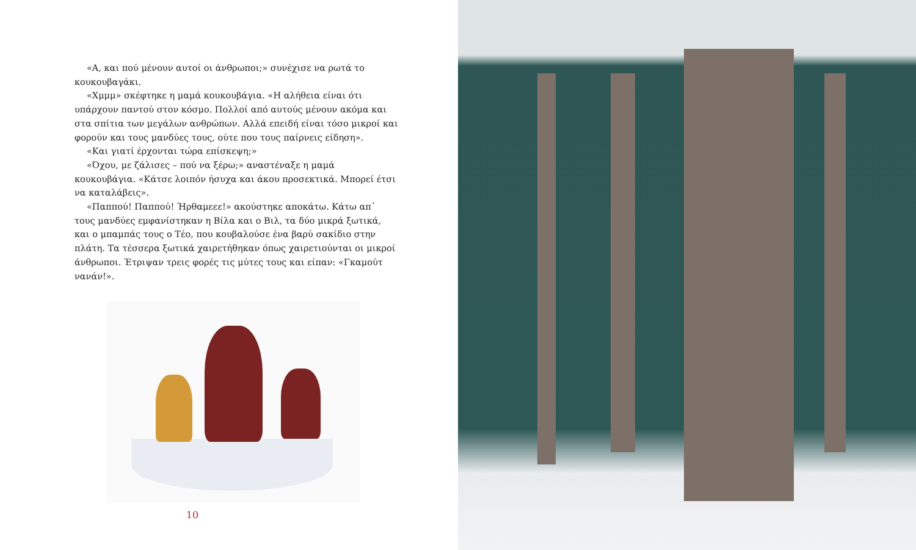«Α, και πού μένουν αυτοί οι άνθρωποι;» συνέχισε να ρωτά το
κουκουβαγάκι.
«Χμμμ» σκέφτηκε η μαμά κουκουβάγια. «Η αλήθεια είναι ότι υπάρχουν παντού στον κόσμο. Πολλοί από αυτούς μένουν ακόμα και στα σπίτια των μεγάλων ανθρώπων. Αλλά επειδή είναι τόσο μικροί και φορούν και τους μανδύες τους, ούτε που τους παίρνεις είδηση».
«Και γιατί έρχονται τώρα επίσκεψη;»
«Όχου, με ζάλισες – πού να ξέρω;» αναστέναξε η μαμά κουκουβάγια. «Κάτσε λοιπόν ήσυχα και άκου προσεκτικά. Μπορεί έτσι να καταλάβεις».
«Παππού! Παππού! Ήρθαμεεε!» ακούστηκε αποκάτω. Κάτω απ᾽ τους μανδύες εμφανίστηκαν η Βίλα και ο Βιλ, τα δύο μικρά ξωτικά, και ο μπαμπάς τους ο Τέο, που κουβαλούσε ένα βαρύ σακίδιο στην πλάτη. Τα τέσσερα ξωτικά χαιρετήθηκαν όπως χαιρετιούνται οι μικροί άνθρωποι. Έτριψαν τρεις φορές τις μύτες τους και είπαν: «Γκαμούτ νανάν!».
10